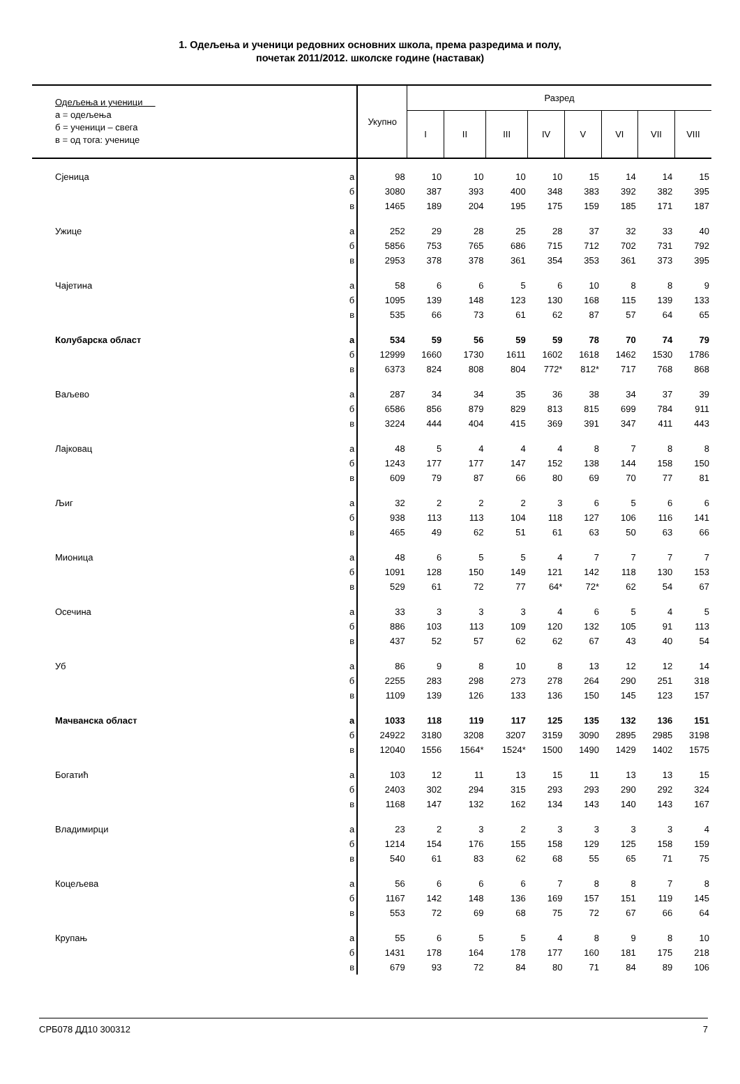1. Одељења и ученици редовних основних школа, према разредима и полу,
почетак 2011/2012. школске године (наставак)
| Одељења и ученици а = одељења б = ученици – свега в = од тога: ученице | | Укупно | Разред | | | | | | | |
| --- | --- | --- | --- | --- | --- | --- | --- | --- | --- | --- |
| | | | I | II | III | IV | V | VI | VII | VIII |
| Сјеница | а | 98 | 10 | 10 | 10 | 10 | 15 | 14 | 14 | 15 |
| | б | 3080 | 387 | 393 | 400 | 348 | 383 | 392 | 382 | 395 |
| | в | 1465 | 189 | 204 | 195 | 175 | 159 | 185 | 171 | 187 |
| Ужице | а | 252 | 29 | 28 | 25 | 28 | 37 | 32 | 33 | 40 |
| | б | 5856 | 753 | 765 | 686 | 715 | 712 | 702 | 731 | 792 |
| | в | 2953 | 378 | 378 | 361 | 354 | 353 | 361 | 373 | 395 |
| Чајетина | а | 58 | 6 | 6 | 5 | 6 | 10 | 8 | 8 | 9 |
| | б | 1095 | 139 | 148 | 123 | 130 | 168 | 115 | 139 | 133 |
| | в | 535 | 66 | 73 | 61 | 62 | 87 | 57 | 64 | 65 |
| Колубарска област | а | 534 | 59 | 56 | 59 | 59 | 78 | 70 | 74 | 79 |
| | б | 12999 | 1660 | 1730 | 1611 | 1602 | 1618 | 1462 | 1530 | 1786 |
| | в | 6373 | 824 | 808 | 804 | 772* | 812* | 717 | 768 | 868 |
| Ваљево | а | 287 | 34 | 34 | 35 | 36 | 38 | 34 | 37 | 39 |
| | б | 6586 | 856 | 879 | 829 | 813 | 815 | 699 | 784 | 911 |
| | в | 3224 | 444 | 404 | 415 | 369 | 391 | 347 | 411 | 443 |
| Лајковац | а | 48 | 5 | 4 | 4 | 4 | 8 | 7 | 8 | 8 |
| | б | 1243 | 177 | 177 | 147 | 152 | 138 | 144 | 158 | 150 |
| | в | 609 | 79 | 87 | 66 | 80 | 69 | 70 | 77 | 81 |
| Љиг | а | 32 | 2 | 2 | 2 | 3 | 6 | 5 | 6 | 6 |
| | б | 938 | 113 | 113 | 104 | 118 | 127 | 106 | 116 | 141 |
| | в | 465 | 49 | 62 | 51 | 61 | 63 | 50 | 63 | 66 |
| Мионица | а | 48 | 6 | 5 | 5 | 4 | 7 | 7 | 7 | 7 |
| | б | 1091 | 128 | 150 | 149 | 121 | 142 | 118 | 130 | 153 |
| | в | 529 | 61 | 72 | 77 | 64* | 72* | 62 | 54 | 67 |
| Осечина | а | 33 | 3 | 3 | 3 | 4 | 6 | 5 | 4 | 5 |
| | б | 886 | 103 | 113 | 109 | 120 | 132 | 105 | 91 | 113 |
| | в | 437 | 52 | 57 | 62 | 62 | 67 | 43 | 40 | 54 |
| Уб | а | 86 | 9 | 8 | 10 | 8 | 13 | 12 | 12 | 14 |
| | б | 2255 | 283 | 298 | 273 | 278 | 264 | 290 | 251 | 318 |
| | в | 1109 | 139 | 126 | 133 | 136 | 150 | 145 | 123 | 157 |
| Мачванска област | а | 1033 | 118 | 119 | 117 | 125 | 135 | 132 | 136 | 151 |
| | б | 24922 | 3180 | 3208 | 3207 | 3159 | 3090 | 2895 | 2985 | 3198 |
| | в | 12040 | 1556 | 1564* | 1524* | 1500 | 1490 | 1429 | 1402 | 1575 |
| Богатић | а | 103 | 12 | 11 | 13 | 15 | 11 | 13 | 13 | 15 |
| | б | 2403 | 302 | 294 | 315 | 293 | 293 | 290 | 292 | 324 |
| | в | 1168 | 147 | 132 | 162 | 134 | 143 | 140 | 143 | 167 |
| Владимирци | а | 23 | 2 | 3 | 2 | 3 | 3 | 3 | 3 | 4 |
| | б | 1214 | 154 | 176 | 155 | 158 | 129 | 125 | 158 | 159 |
| | в | 540 | 61 | 83 | 62 | 68 | 55 | 65 | 71 | 75 |
| Коцељева | а | 56 | 6 | 6 | 6 | 7 | 8 | 8 | 7 | 8 |
| | б | 1167 | 142 | 148 | 136 | 169 | 157 | 151 | 119 | 145 |
| | в | 553 | 72 | 69 | 68 | 75 | 72 | 67 | 66 | 64 |
| Крупањ | а | 55 | 6 | 5 | 5 | 4 | 8 | 9 | 8 | 10 |
| | б | 1431 | 178 | 164 | 178 | 177 | 160 | 181 | 175 | 218 |
| | в | 679 | 93 | 72 | 84 | 80 | 71 | 84 | 89 | 106 |
СРБ078 ДД10 300312 7